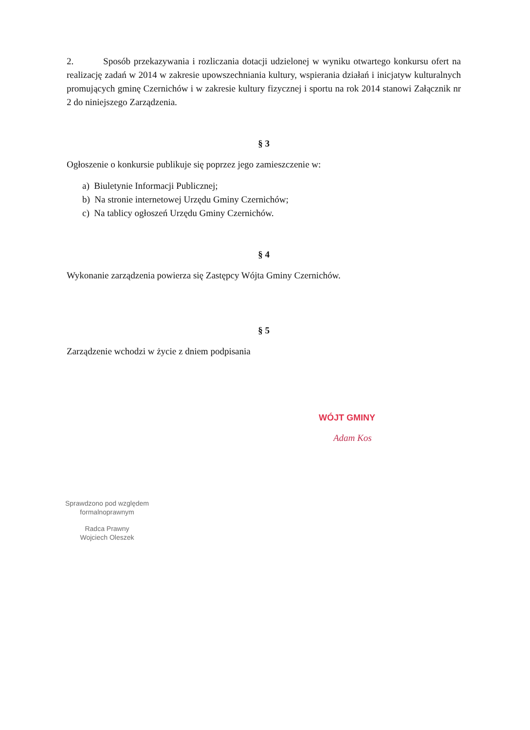2. Sposób przekazywania i rozliczania dotacji udzielonej w wyniku otwartego konkursu ofert na realizację zadań w 2014 w zakresie upowszechniania kultury, wspierania działań i inicjatyw kulturalnych promujących gminę Czernichów i w zakresie kultury fizycznej i sportu na rok 2014 stanowi Załącznik nr 2 do niniejszego Zarządzenia.
§ 3
Ogłoszenie o konkursie publikuje się poprzez jego zamieszczenie w:
a) Biuletynie Informacji Publicznej;
b) Na stronie internetowej Urzędu Gminy Czernichów;
c) Na tablicy ogłoszeń Urzędu Gminy Czernichów.
§ 4
Wykonanie zarządzenia powierza się Zastępcy Wójta Gminy Czernichów.
§ 5
Zarządzenie wchodzi w życie z dniem podpisania
WÓJT GMINY
Adam Kos
Sprawdzono pod względem
formalnoprawnym
Radca Prawny
Wojciech Oleszek